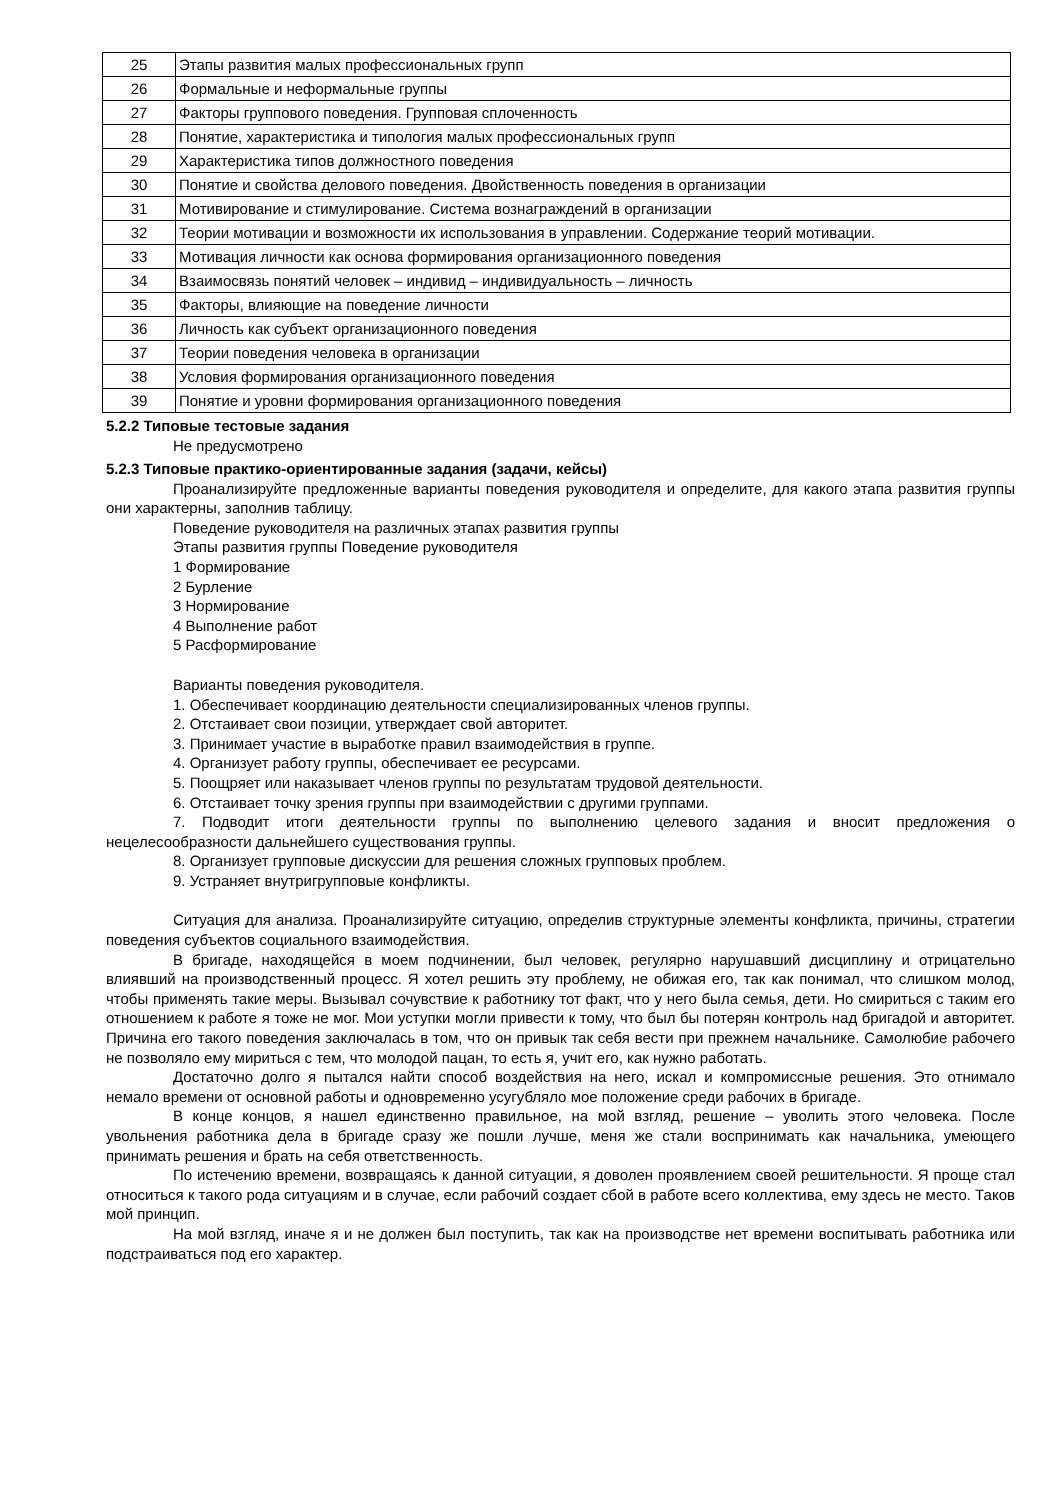| 25 | Этапы развития малых профессиональных групп |
| 26 | Формальные и неформальные группы |
| 27 | Факторы группового поведения. Групповая сплоченность |
| 28 | Понятие, характеристика и типология малых профессиональных групп |
| 29 | Характеристика типов должностного поведения |
| 30 | Понятие и свойства делового поведения. Двойственность поведения в организации |
| 31 | Мотивирование и стимулирование. Система вознаграждений в организации |
| 32 | Теории мотивации и возможности их использования в управлении. Содержание теорий мотивации. |
| 33 | Мотивация личности как основа формирования организационного поведения |
| 34 | Взаимосвязь понятий человек – индивид – индивидуальность – личность |
| 35 | Факторы, влияющие на поведение личности |
| 36 | Личность как субъект организационного поведения |
| 37 | Теории поведения человека в организации |
| 38 | Условия формирования организационного поведения |
| 39 | Понятие и уровни формирования организационного поведения |
5.2.2 Типовые тестовые задания
Не предусмотрено
5.2.3 Типовые практико-ориентированные задания (задачи, кейсы)
Проанализируйте предложенные варианты поведения руководителя и определите, для какого этапа развития группы они характерны, заполнив таблицу.
Поведение руководителя на различных этапах развития группы
Этапы развития группы Поведение руководителя
1 Формирование
2 Бурление
3 Нормирование
4 Выполнение работ
5 Расформирование
Варианты поведения руководителя.
1. Обеспечивает координацию деятельности специализированных членов группы.
2. Отстаивает свои позиции, утверждает свой авторитет.
3. Принимает участие в выработке правил взаимодействия в группе.
4. Организует работу группы, обеспечивает ее ресурсами.
5. Поощряет или наказывает членов группы по результатам трудовой деятельности.
6. Отстаивает точку зрения группы при взаимодействии с другими группами.
7. Подводит итоги деятельности группы по выполнению целевого задания и вносит предложения о нецелесообразности дальнейшего существования группы.
8. Организует групповые дискуссии для решения сложных групповых проблем.
9. Устраняет внутригрупповые конфликты.
Ситуация для анализа. Проанализируйте ситуацию, определив структурные элементы конфликта, причины, стратегии поведения субъектов социального взаимодействия.
В бригаде, находящейся в моем подчинении, был человек, регулярно нарушавший дисциплину и отрицательно влиявший на производственный процесс. Я хотел решить эту проблему, не обижая его, так как понимал, что слишком молод, чтобы применять такие меры. Вызывал сочувствие к работнику тот факт, что у него была семья, дети. Но смириться с таким его отношением к работе я тоже не мог. Мои уступки могли привести к тому, что был бы потерян контроль над бригадой и авторитет. Причина его такого поведения заключалась в том, что он привык так себя вести при прежнем начальнике. Самолюбие рабочего не позволяло ему мириться с тем, что молодой пацан, то есть я, учит его, как нужно работать.
Достаточно долго я пытался найти способ воздействия на него, искал и компромиссные решения. Это отнимало немало времени от основной работы и одновременно усугубляло мое положение среди рабочих в бригаде.
В конце концов, я нашел единственно правильное, на мой взгляд, решение – уволить этого человека. После увольнения работника дела в бригаде сразу же пошли лучше, меня же стали воспринимать как начальника, умеющего принимать решения и брать на себя ответственность.
По истечению времени, возвращаясь к данной ситуации, я доволен проявлением своей решительности. Я проще стал относиться к такого рода ситуациям и в случае, если рабочий создает сбой в работе всего коллектива, ему здесь не место. Таков мой принцип.
На мой взгляд, иначе я и не должен был поступить, так как на производстве нет времени воспитывать работника или подстраиваться под его характер.